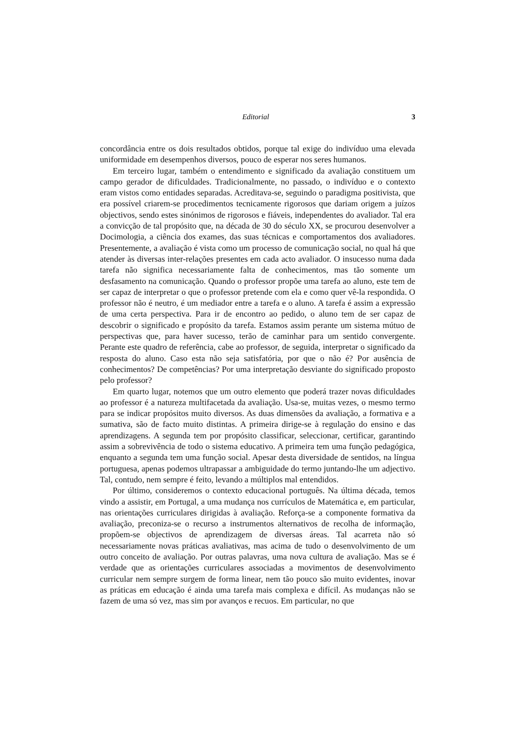Editorial 3
concordância entre os dois resultados obtidos, porque tal exige do indivíduo uma elevada uniformidade em desempenhos diversos, pouco de esperar nos seres humanos.
Em terceiro lugar, também o entendimento e significado da avaliação constituem um campo gerador de dificuldades. Tradicionalmente, no passado, o indivíduo e o contexto eram vistos como entidades separadas. Acreditava-se, seguindo o paradigma positivista, que era possível criarem-se procedimentos tecnicamente rigorosos que dariam origem a juízos objectivos, sendo estes sinónimos de rigorosos e fiáveis, independentes do avaliador. Tal era a convicção de tal propósito que, na década de 30 do século XX, se procurou desenvolver a Docimologia, a ciência dos exames, das suas técnicas e comportamentos dos avaliadores. Presentemente, a avaliação é vista como um processo de comunicação social, no qual há que atender às diversas inter-relações presentes em cada acto avaliador. O insucesso numa dada tarefa não significa necessariamente falta de conhecimentos, mas tão somente um desfasamento na comunicação. Quando o professor propõe uma tarefa ao aluno, este tem de ser capaz de interpretar o que o professor pretende com ela e como quer vê-la respondida. O professor não é neutro, é um mediador entre a tarefa e o aluno. A tarefa é assim a expressão de uma certa perspectiva. Para ir de encontro ao pedido, o aluno tem de ser capaz de descobrir o significado e propósito da tarefa. Estamos assim perante um sistema mútuo de perspectivas que, para haver sucesso, terão de caminhar para um sentido convergente. Perante este quadro de referência, cabe ao professor, de seguida, interpretar o significado da resposta do aluno. Caso esta não seja satisfatória, por que o não é? Por ausência de conhecimentos? De competências? Por uma interpretação desviante do significado proposto pelo professor?
Em quarto lugar, notemos que um outro elemento que poderá trazer novas dificuldades ao professor é a natureza multifacetada da avaliação. Usa-se, muitas vezes, o mesmo termo para se indicar propósitos muito diversos. As duas dimensões da avaliação, a formativa e a sumativa, são de facto muito distintas. A primeira dirige-se à regulação do ensino e das aprendizagens. A segunda tem por propósito classificar, seleccionar, certificar, garantindo assim a sobrevivência de todo o sistema educativo. A primeira tem uma função pedagógica, enquanto a segunda tem uma função social. Apesar desta diversidade de sentidos, na língua portuguesa, apenas podemos ultrapassar a ambiguidade do termo juntando-lhe um adjectivo. Tal, contudo, nem sempre é feito, levando a múltiplos mal entendidos.
Por último, consideremos o contexto educacional português. Na última década, temos vindo a assistir, em Portugal, a uma mudança nos currículos de Matemática e, em particular, nas orientações curriculares dirigidas à avaliação. Reforça-se a componente formativa da avaliação, preconiza-se o recurso a instrumentos alternativos de recolha de informação, propõem-se objectivos de aprendizagem de diversas áreas. Tal acarreta não só necessariamente novas práticas avaliativas, mas acima de tudo o desenvolvimento de um outro conceito de avaliação. Por outras palavras, uma nova cultura de avaliação. Mas se é verdade que as orientações curriculares associadas a movimentos de desenvolvimento curricular nem sempre surgem de forma linear, nem tão pouco são muito evidentes, inovar as práticas em educação é ainda uma tarefa mais complexa e difícil. As mudanças não se fazem de uma só vez, mas sim por avanços e recuos. Em particular, no que